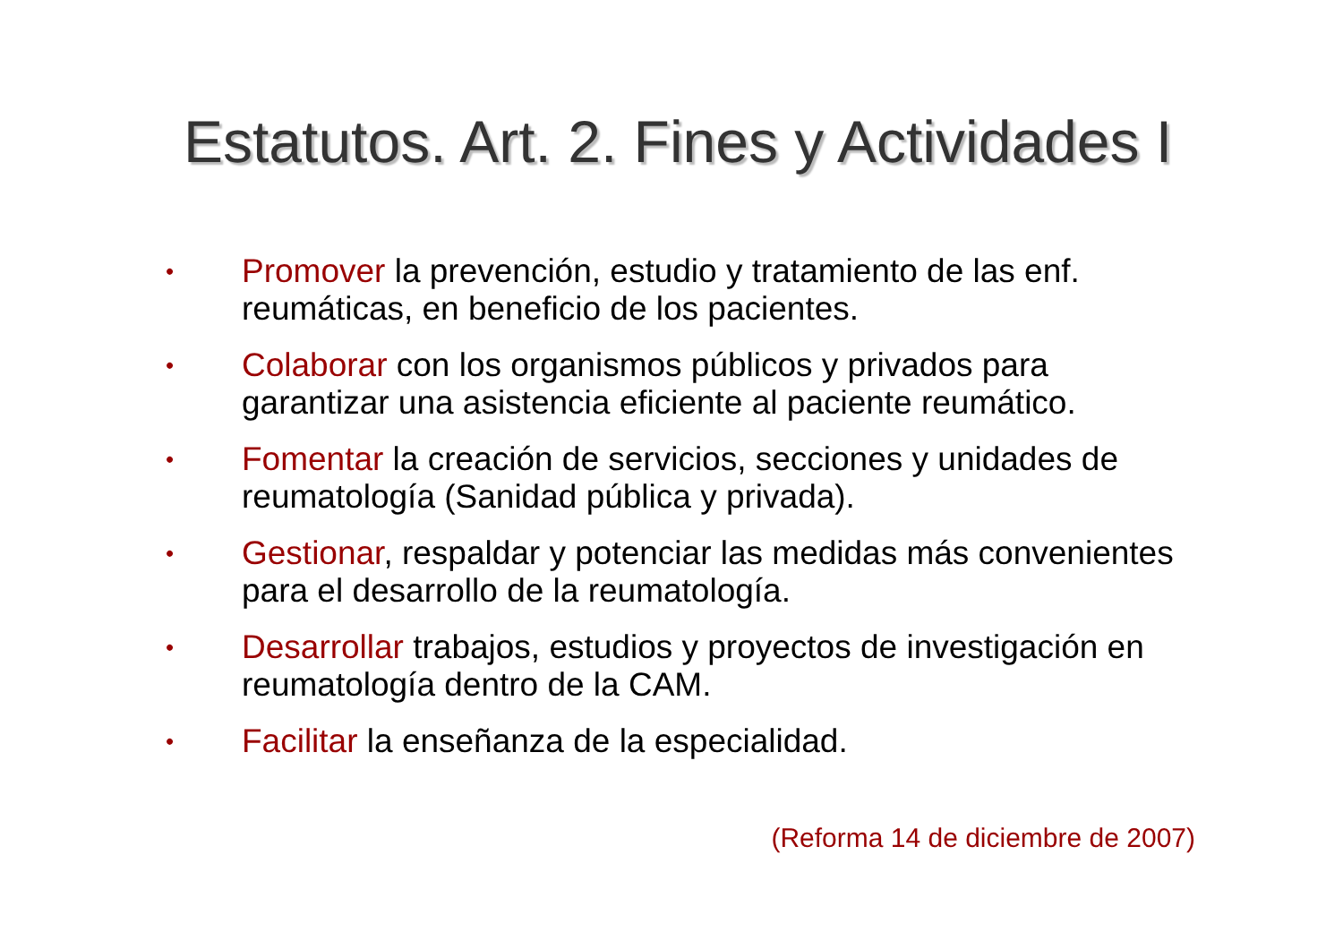Estatutos. Art. 2. Fines y Actividades I
• Promover la prevención, estudio y tratamiento de las enf. reumáticas, en beneficio de los pacientes.
• Colaborar con los organismos públicos y privados para garantizar una asistencia eficiente al paciente reumático.
• Fomentar la creación de servicios, secciones y unidades de reumatología (Sanidad pública y privada).
• Gestionar, respaldar y potenciar las medidas más convenientes para el desarrollo de la reumatología.
• Desarrollar trabajos, estudios y proyectos de investigación en reumatología dentro de la CAM.
• Facilitar la enseñanza de la especialidad.
(Reforma 14 de diciembre de 2007)